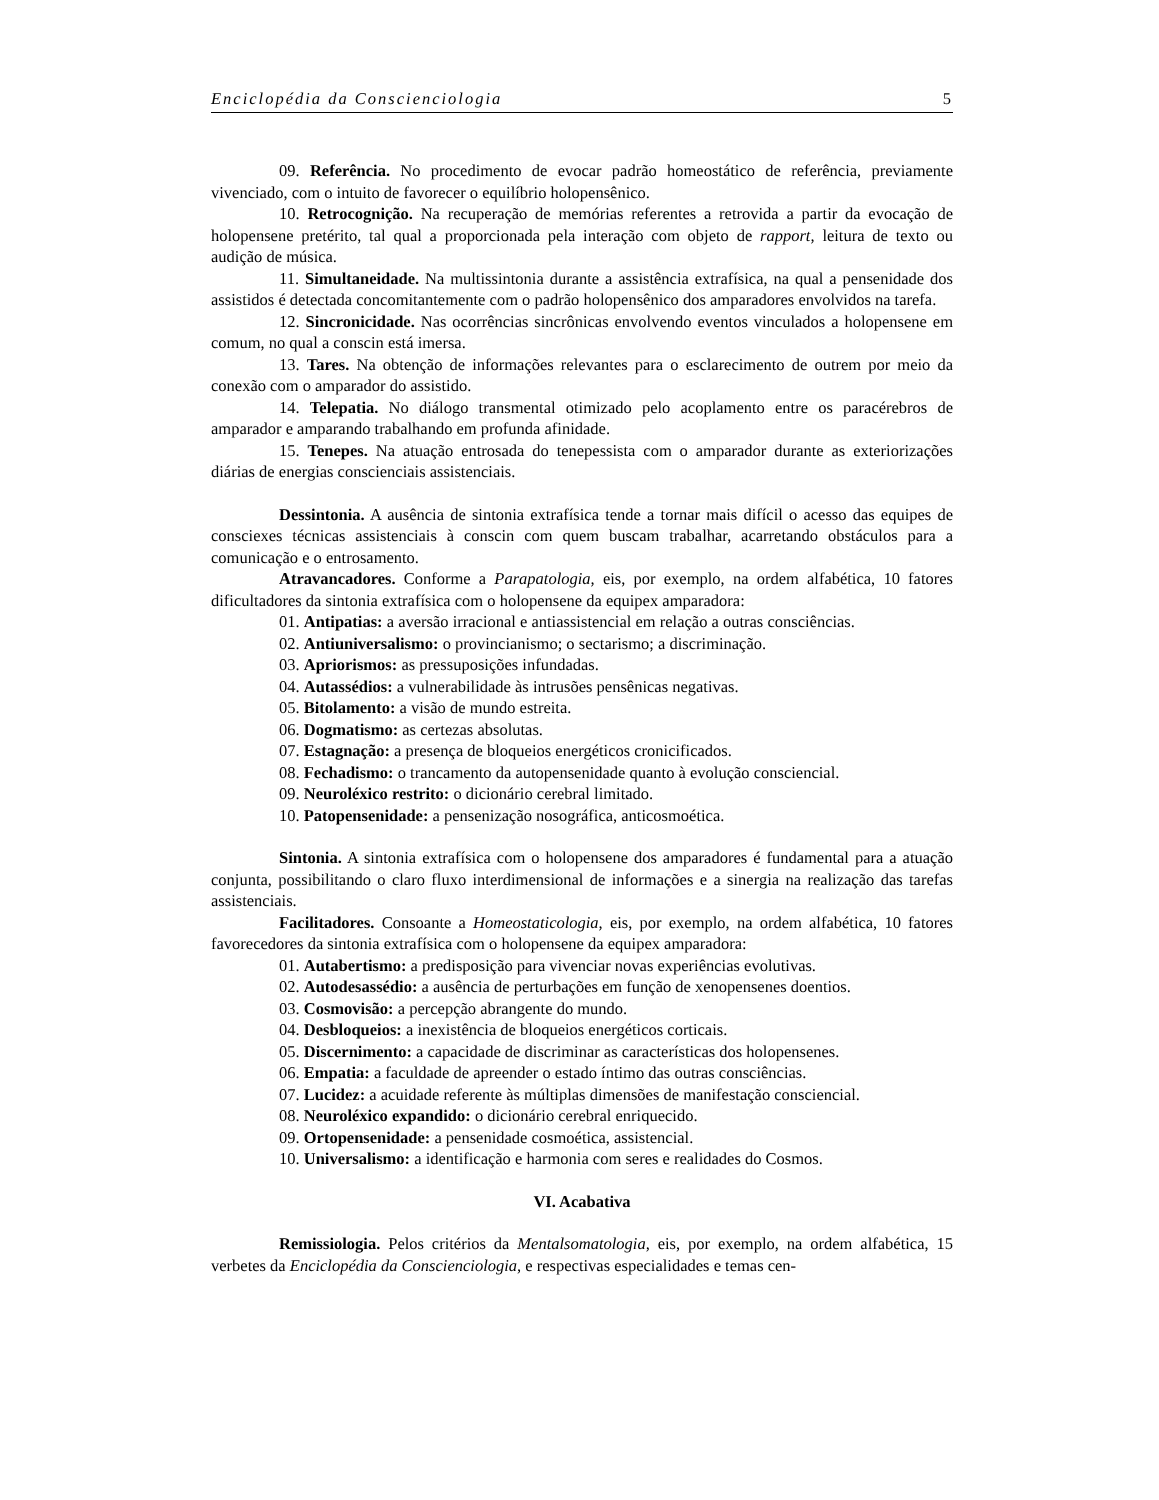Enciclopédia da Conscienciologia 5
09. Referência. No procedimento de evocar padrão homeostático de referência, previamente vivenciado, com o intuito de favorecer o equilíbrio holopensênico.
10. Retrocognição. Na recuperação de memórias referentes a retrovida a partir da evocação de holopensene pretérito, tal qual a proporcionada pela interação com objeto de rapport, leitura de texto ou audição de música.
11. Simultaneidade. Na multissintonia durante a assistência extrafísica, na qual a pensenidade dos assistidos é detectada concomitantemente com o padrão holopensênico dos amparadores envolvidos na tarefa.
12. Sincronicidade. Nas ocorrências sincrônicas envolvendo eventos vinculados a holopensene em comum, no qual a conscin está imersa.
13. Tares. Na obtenção de informações relevantes para o esclarecimento de outrem por meio da conexão com o amparador do assistido.
14. Telepatia. No diálogo transmental otimizado pelo acoplamento entre os paracérebros de amparador e amparando trabalhando em profunda afinidade.
15. Tenepes. Na atuação entrosada do tenepessista com o amparador durante as exteriorizações diárias de energias conscienciais assistenciais.
Dessintonia. A ausência de sintonia extrafísica tende a tornar mais difícil o acesso das equipes de consciexes técnicas assistenciais à conscin com quem buscam trabalhar, acarretando obstáculos para a comunicação e o entrosamento.
Atravancadores. Conforme a Parapatologia, eis, por exemplo, na ordem alfabética, 10 fatores dificultadores da sintonia extrafísica com o holopensene da equipex amparadora:
01. Antipatias: a aversão irracional e antiassistencial em relação a outras consciências.
02. Antiuniversalismo: o provincianismo; o sectarismo; a discriminação.
03. Apriorismos: as pressuposições infundadas.
04. Autassédios: a vulnerabilidade às intrusões pensênicas negativas.
05. Bitolamento: a visão de mundo estreita.
06. Dogmatismo: as certezas absolutas.
07. Estagnação: a presença de bloqueios energéticos cronicificados.
08. Fechadismo: o trancamento da autopensenidade quanto à evolução consciencial.
09. Neuroléxico restrito: o dicionário cerebral limitado.
10. Patopensenidade: a pensenização nosográfica, anticosmoética.
Sintonia. A sintonia extrafísica com o holopensene dos amparadores é fundamental para a atuação conjunta, possibilitando o claro fluxo interdimensional de informações e a sinergia na realização das tarefas assistenciais.
Facilitadores. Consoante a Homeostaticologia, eis, por exemplo, na ordem alfabética, 10 fatores favorecedores da sintonia extrafísica com o holopensene da equipex amparadora:
01. Autabertismo: a predisposição para vivenciar novas experiências evolutivas.
02. Autodesassédio: a ausência de perturbações em função de xenopensenes doentios.
03. Cosmovisão: a percepção abrangente do mundo.
04. Desbloqueios: a inexistência de bloqueios energéticos corticais.
05. Discernimento: a capacidade de discriminar as características dos holopensenes.
06. Empatia: a faculdade de apreender o estado íntimo das outras consciências.
07. Lucidez: a acuidade referente às múltiplas dimensões de manifestação consciencial.
08. Neuroléxico expandido: o dicionário cerebral enriquecido.
09. Ortopensenidade: a pensenidade cosmoética, assistencial.
10. Universalismo: a identificação e harmonia com seres e realidades do Cosmos.
VI. Acabativa
Remissiologia. Pelos critérios da Mentalsomatologia, eis, por exemplo, na ordem alfabética, 15 verbetes da Enciclopédia da Conscienciologia, e respectivas especialidades e temas cen-